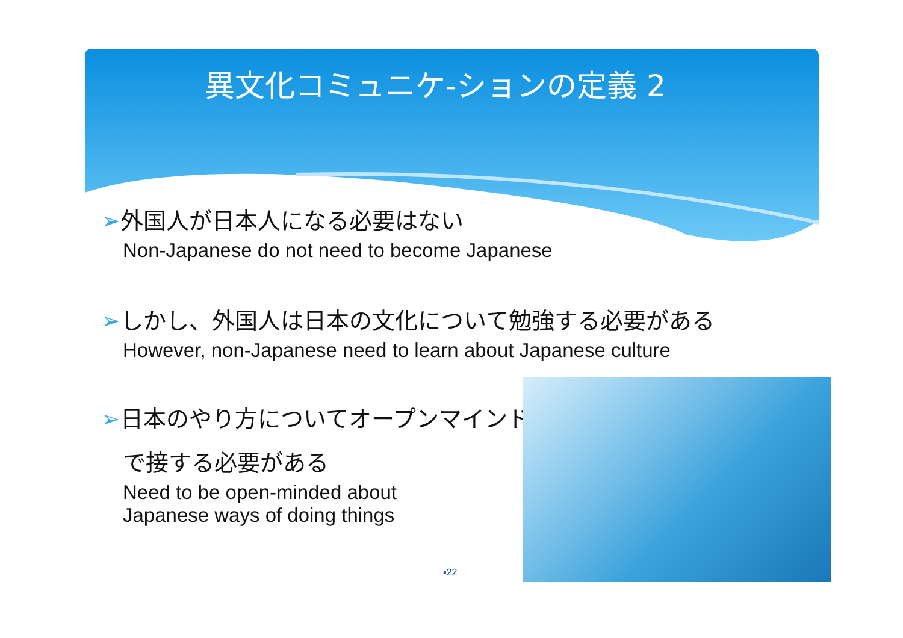異文化コミュニケ-ションの定義 2
➢外国人が日本人になる必要はない
Non-Japanese do not need to become Japanese
➢しかし、外国人は日本の文化について勉強する必要がある
However, non-Japanese need to learn about Japanese culture
➢日本のやり方についてオープンマインド
で接する必要がある
Need to be open-minded about
Japanese ways of doing things
▪22